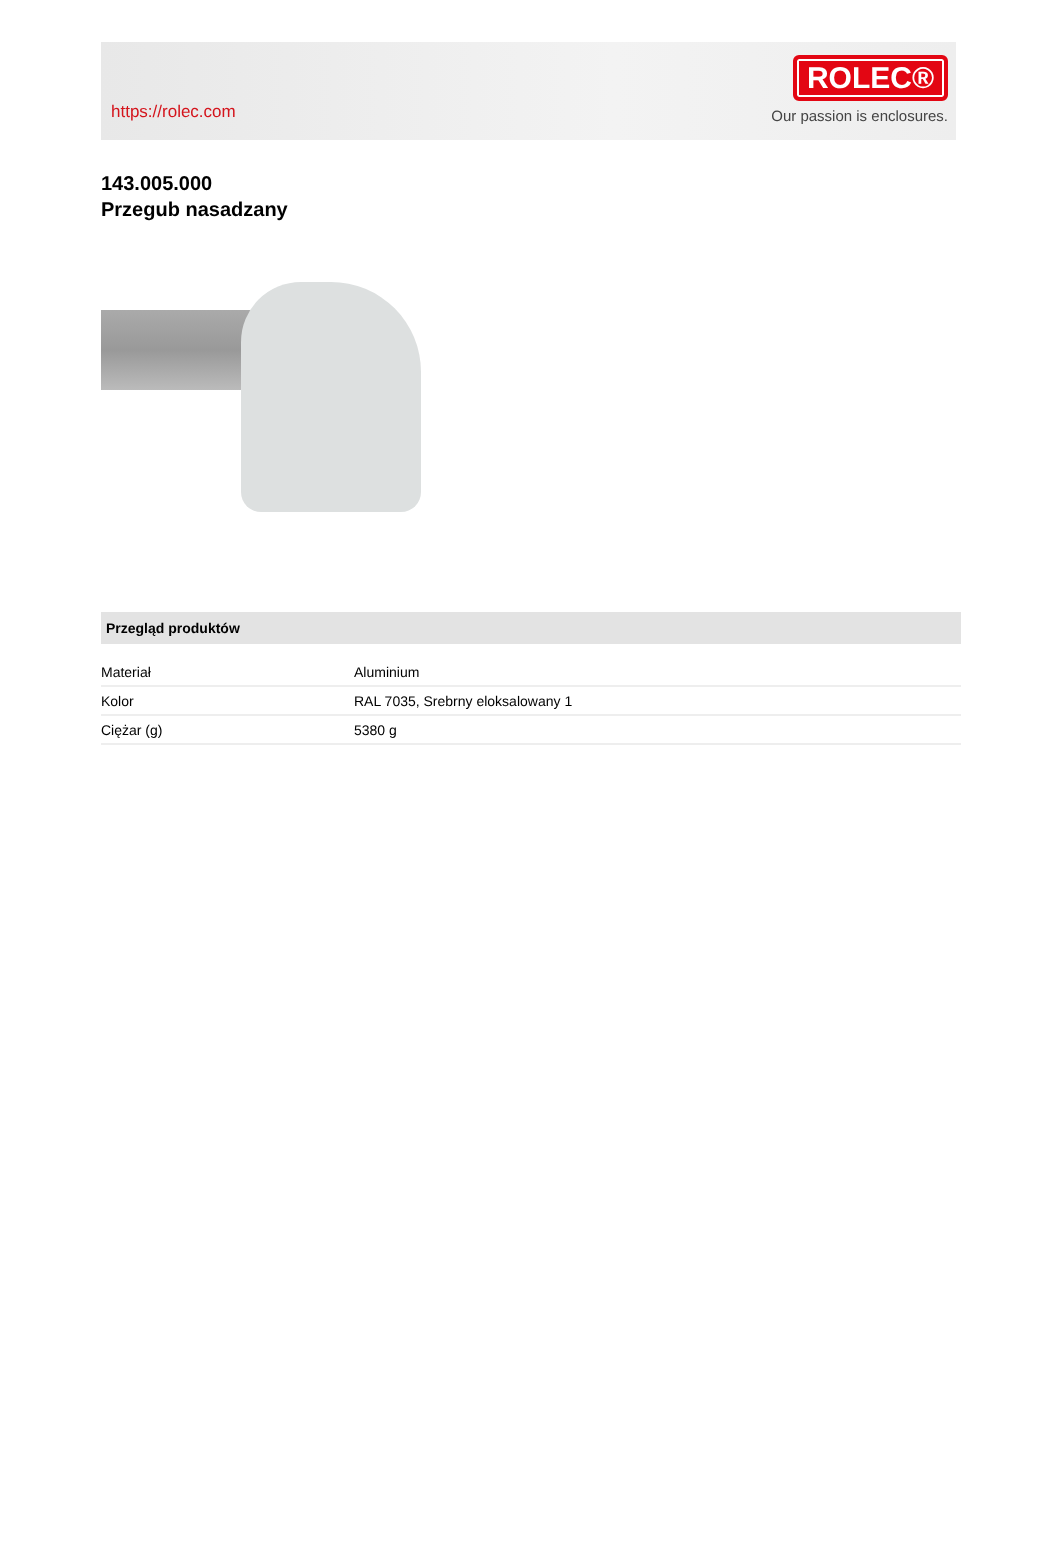https://rolec.com
ROLEC®
Our passion is enclosures.
143.005.000
Przegub nasadzany
Przegląd produktów
| Materiał | Aluminium |
| Kolor | RAL 7035, Srebrny eloksalowany 1 |
| Ciężar (g) | 5380 g |